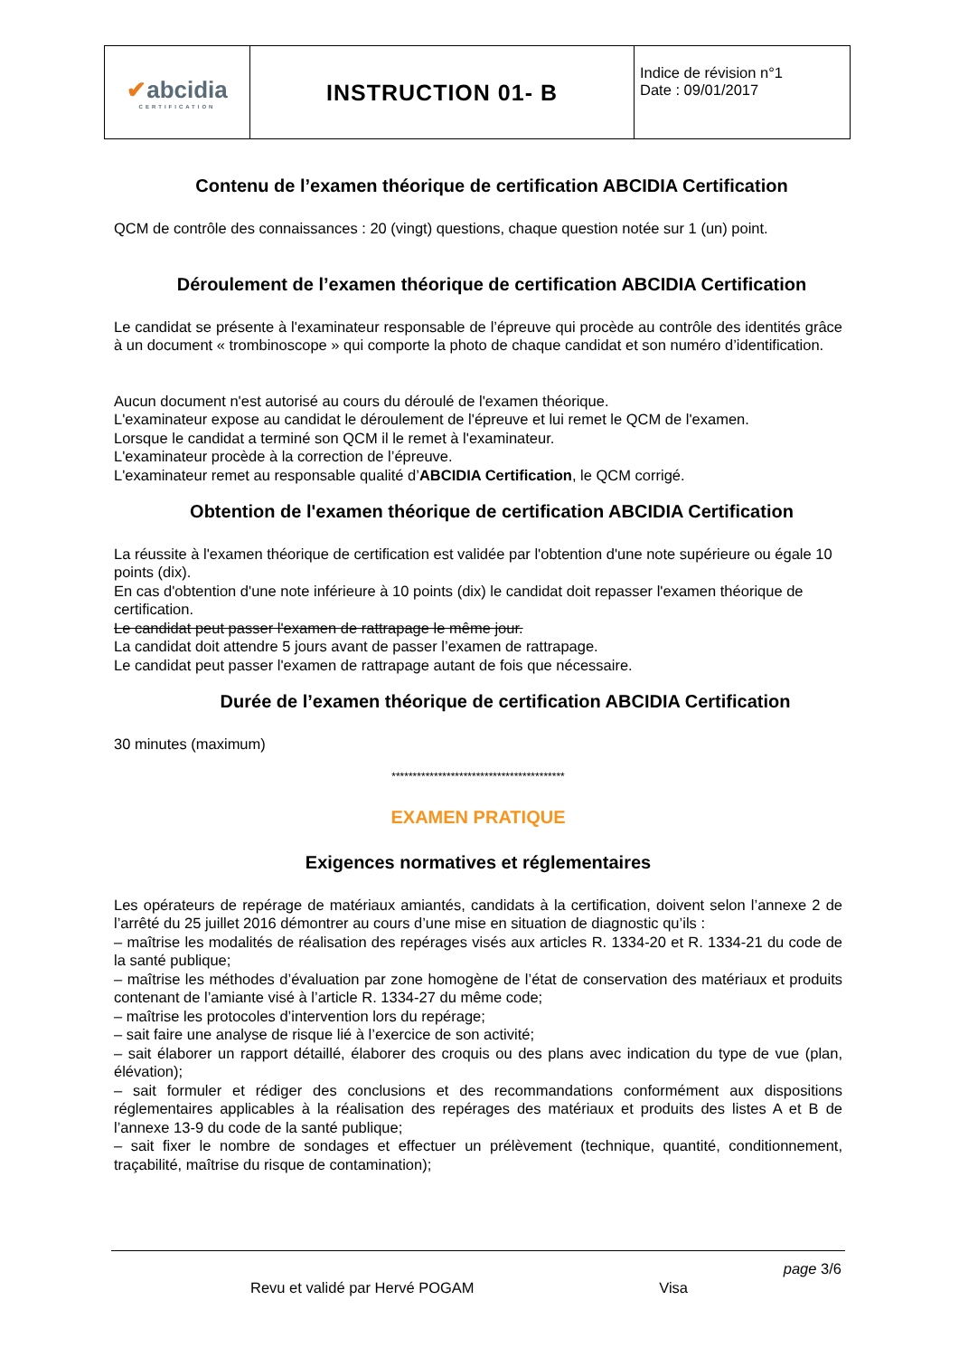| ✔ abcidia CERTIFICATION | INSTRUCTION 01- B | Indice de révision n°1 Date : 09/01/2017 |
Contenu de l’examen théorique de certification ABCIDIA Certification
QCM de contrôle des connaissances : 20 (vingt) questions, chaque question notée sur 1 (un) point.
Déroulement de l’examen théorique de certification ABCIDIA Certification
Le candidat se présente à l'examinateur responsable de l’épreuve qui procède au contrôle des identités grâce à un document « trombinoscope » qui comporte la photo de chaque candidat et son numéro d’identification.
Aucun document n'est autorisé au cours du déroulé de l'examen théorique.
L'examinateur expose au candidat le déroulement de l'épreuve et lui remet le QCM de l'examen.
Lorsque le candidat a terminé son QCM il le remet à l'examinateur.
L'examinateur procède à la correction de l’épreuve.
L'examinateur remet au responsable qualité d’ABCIDIA Certification, le QCM corrigé.
Obtention de l'examen théorique de certification ABCIDIA Certification
La réussite à l'examen théorique de certification est validée par l'obtention d'une note supérieure ou égale 10 points (dix).
En cas d'obtention d'une note inférieure à 10 points (dix) le candidat doit repasser l'examen théorique de certification.
Le candidat peut passer l'examen de rattrapage le même jour.
La candidat doit attendre 5 jours avant de passer l’examen de rattrapage.
Le candidat peut passer l'examen de rattrapage autant de fois que nécessaire.
Durée de l’examen théorique de certification ABCIDIA Certification
30 minutes (maximum)
*****************************************
EXAMEN PRATIQUE
Exigences normatives et réglementaires
Les opérateurs de repérage de matériaux amiantés, candidats à la certification, doivent selon l’annexe 2 de l’arrêté du 25 juillet 2016 démontrer au cours d’une mise en situation de diagnostic qu’ils :
– maîtrise les modalités de réalisation des repérages visés aux articles R. 1334-20 et R. 1334-21 du code de la santé publique;
– maîtrise les méthodes d’évaluation par zone homogène de l’état de conservation des matériaux et produits contenant de l’amiante visé à l’article R. 1334-27 du même code;
– maîtrise les protocoles d’intervention lors du repérage;
– sait faire une analyse de risque lié à l’exercice de son activité;
– sait élaborer un rapport détaillé, élaborer des croquis ou des plans avec indication du type de vue (plan, élévation);
– sait formuler et rédiger des conclusions et des recommandations conformément aux dispositions réglementaires applicables à la réalisation des repérages des matériaux et produits des listes A et B de l’annexe 13-9 du code de la santé publique;
– sait fixer le nombre de sondages et effectuer un prélèvement (technique, quantité, conditionnement, traçabilité, maîtrise du risque de contamination);
page 3/6
Revu et validé par Hervé POGAM Visa